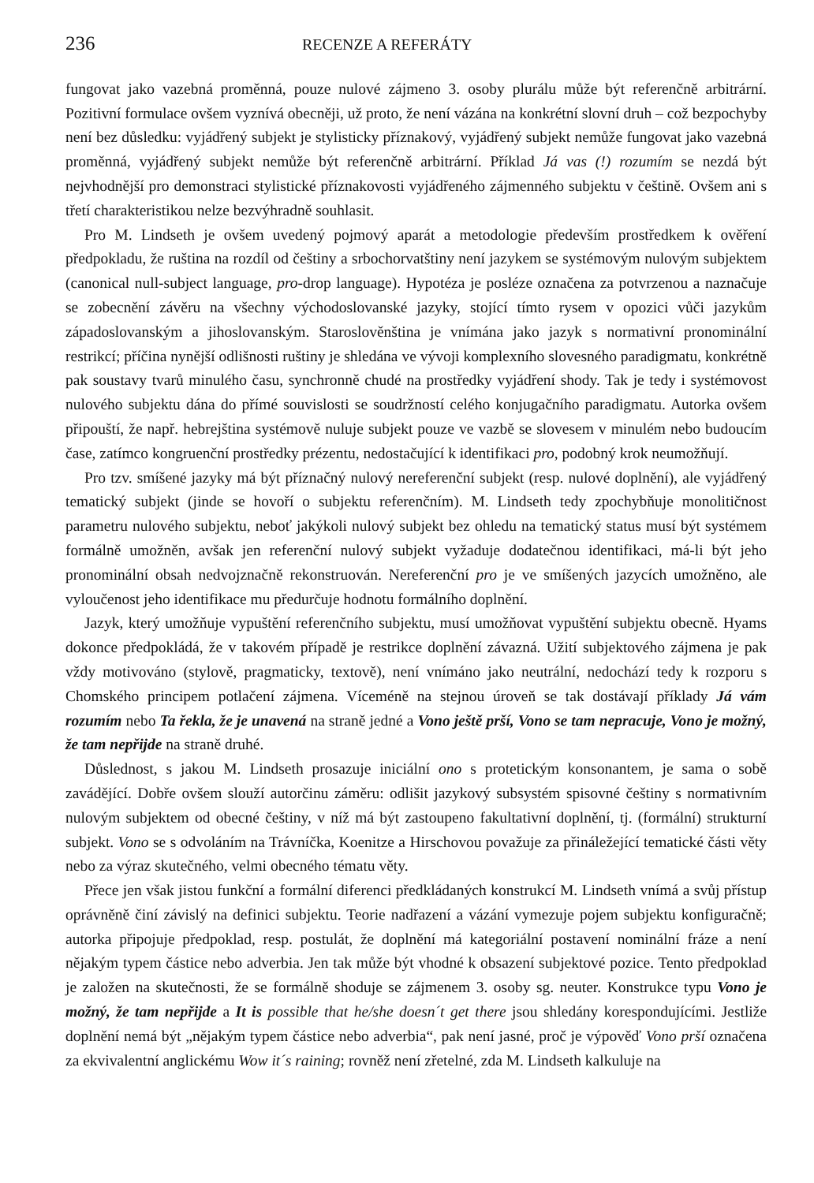236 RECENZE A REFERÁTY
fungovat jako vazebná proměnná, pouze nulové zájmeno 3. osoby plurálu může být referenčně arbitrární. Pozitivní formulace ovšem vyznívá obecněji, už proto, že není vázána na konkrétní slovní druh – což bezpochyby není bez důsledku: vyjádřený subjekt je stylisticky příznakový, vyjádřený subjekt nemůže fungovat jako vazebná proměnná, vyjádřený subjekt nemůže být referenčně arbitrární. Příklad Já vas (!) rozumím se nezdá být nejvhodnější pro demonstraci stylistické příznakovosti vyjádřeného zájmenného subjektu v češtině. Ovšem ani s třetí charakteristikou nelze bezvýhradně souhlasit.
Pro M. Lindseth je ovšem uvedený pojmový aparát a metodologie především prostředkem k ověření předpokladu, že ruština na rozdíl od češtiny a srbochorvatštiny není jazykem se systémovým nulovým subjektem (canonical null-subject language, pro-drop language). Hypotéza je posléze označena za potvrzenou a naznačuje se zobecnění závěru na všechny východoslovanské jazyky, stojící tímto rysem v opozici vůči jazykům západoslovanským a jihoslovanským. Staroslověnština je vnímána jako jazyk s normativní pronominální restrikcí; příčina nynější odlišnosti ruštiny je shledána ve vývoji komplexního slovesného paradigmatu, konkrétně pak soustavy tvarů minulého času, synchronně chudé na prostředky vyjádření shody. Tak je tedy i systémovost nulového subjektu dána do přímé souvislosti se soudržností celého konjugačního paradigmatu. Autorka ovšem připouští, že např. hebrejština systémově nuluje subjekt pouze ve vazbě se slovesem v minulém nebo budoucím čase, zatímco kongruenční prostředky prézentu, nedostačující k identifikaci pro, podobný krok neumožňují.
Pro tzv. smíšené jazyky má být příznačný nulový nereferenční subjekt (resp. nulové doplnění), ale vyjádřený tematický subjekt (jinde se hovoří o subjektu referenčním). M. Lindseth tedy zpochybňuje monolitičnost parametru nulového subjektu, neboť jakýkoli nulový subjekt bez ohledu na tematický status musí být systémem formálně umožněn, avšak jen referenční nulový subjekt vyžaduje dodatečnou identifikaci, má-li být jeho pronominální obsah nedvojznačně rekonstruován. Nereferenční pro je ve smíšených jazycích umožněno, ale vyloučenost jeho identifikace mu předurčuje hodnotu formálního doplnění.
Jazyk, který umožňuje vypuštění referenčního subjektu, musí umožňovat vypuštění subjektu obecně. Hyams dokonce předpokládá, že v takovém případě je restrikce doplnění závazná. Užití subjektového zájmena je pak vždy motivováno (stylově, pragmaticky, textově), není vnímáno jako neutrální, nedochází tedy k rozporu s Chomského principem potlačení zájmena. Víceméně na stejnou úroveň se tak dostávají příklady Já vám rozumím nebo Ta řekla, že je unavená na straně jedné a Vono ještě prší, Vono se tam nepracuje, Vono je možný, že tam nepřijde na straně druhé.
Důslednost, s jakou M. Lindseth prosazuje iniciální ono s protetickým konsonantem, je sama o sobě zavádějící. Dobře ovšem slouží autorčinu záměru: odlišit jazykový subsystém spisovné češtiny s normativním nulovým subjektem od obecné češtiny, v níž má být zastoupeno fakultativní doplnění, tj. (formální) strukturní subjekt. Vono se s odvoláním na Trávníčka, Koenitze a Hirschovou považuje za přináležející tematické části věty nebo za výraz skutečného, velmi obecného tématu věty.
Přece jen však jistou funkční a formální diferenci předkládaných konstrukcí M. Lindseth vnímá a svůj přístup oprávněně činí závislý na definici subjektu. Teorie nadřazení a vázání vymezuje pojem subjektu konfiguračně; autorka připojuje předpoklad, resp. postulát, že doplnění má kategoriální postavení nominální fráze a není nějakým typem částice nebo adverbia. Jen tak může být vhodné k obsazení subjektové pozice. Tento předpoklad je založen na skutečnosti, že se formálně shoduje se zájmenem 3. osoby sg. neuter. Konstrukce typu Vono je možný, že tam nepřijde a It is possible that he/she doesn´t get there jsou shledány korespondujícími. Jestliže doplnění nemá být „nějakým typem částice nebo adverbia“, pak není jasné, proč je výpověď Vono prší označena za ekvivalentní anglickému Wow it´s raining; rovněž není zřetelné, zda M. Lindseth kalkuluje na